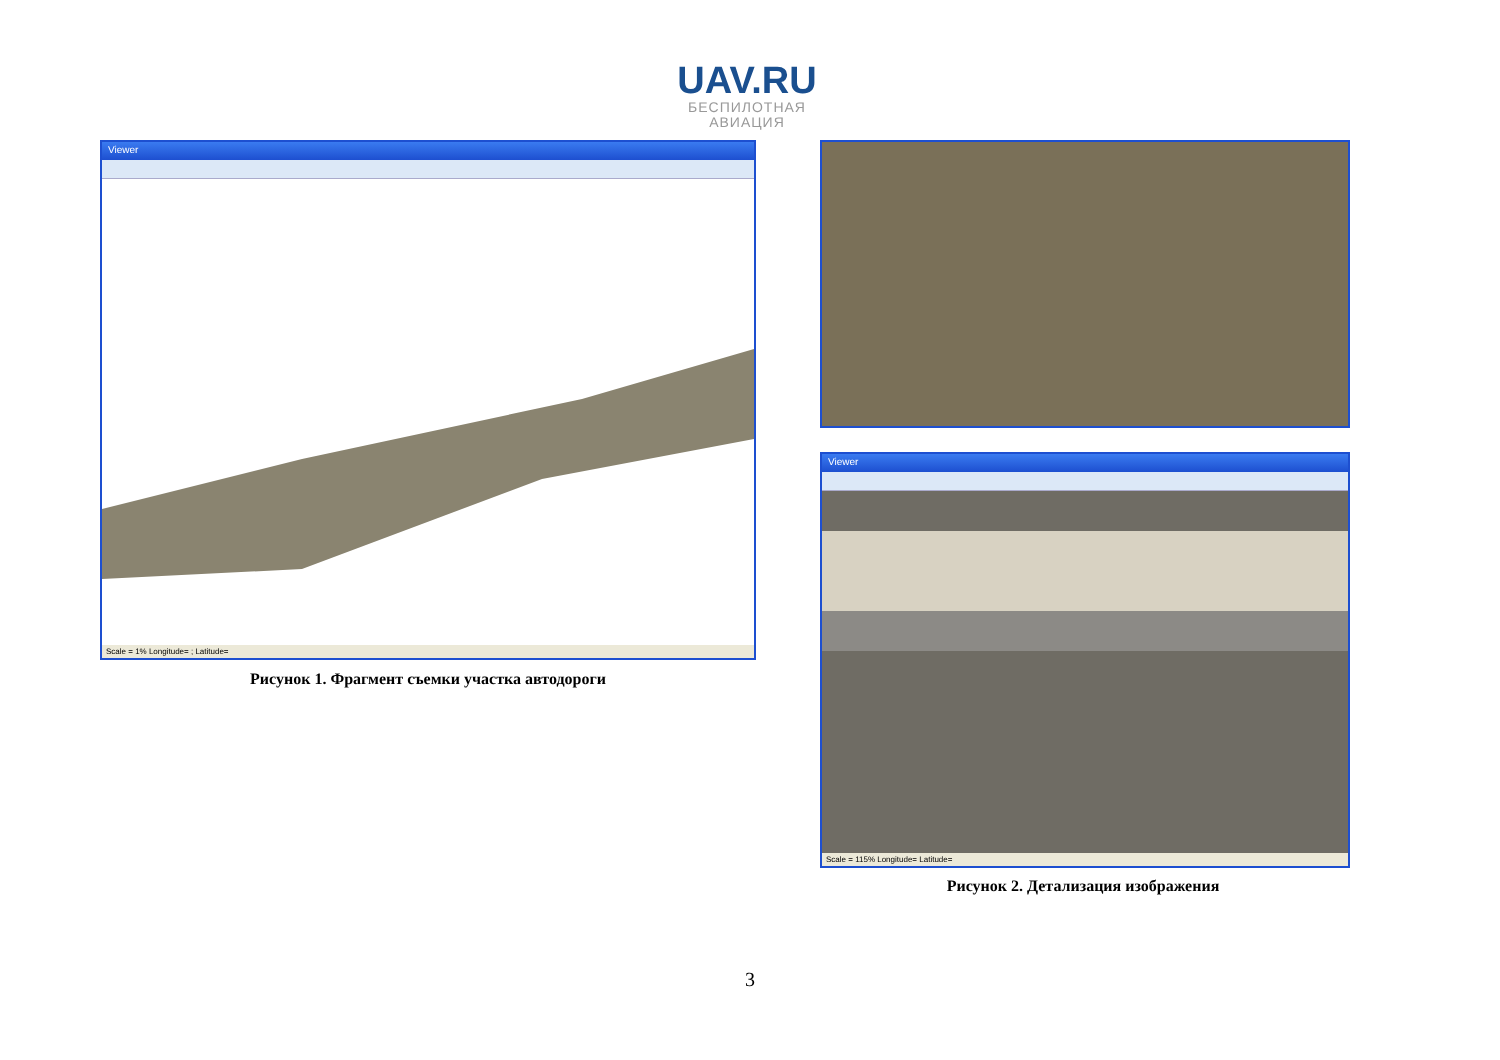UAV.RU
БЕСПИЛОТНАЯ
АВИАЦИЯ
Viewer
Scale = 1% Longitude= ; Latitude=
Рисунок 1. Фрагмент съемки участка автодороги
Viewer
Scale = 115% Longitude= Latitude=
Рисунок 2. Детализация изображения
3